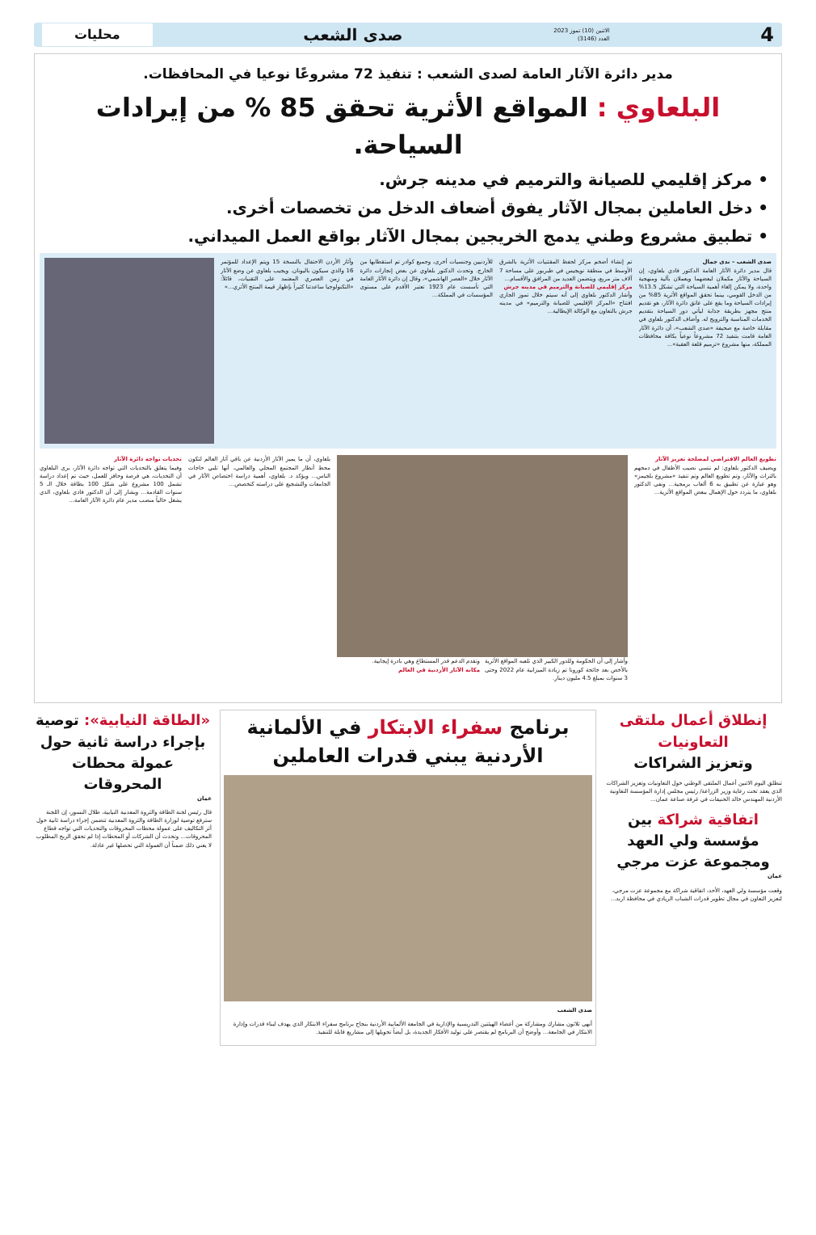4
الاثنين (10) تموز 2023
العدد (3146)
صدى الشعب
محليات
مدير دائرة الآثار العامة لصدى الشعب : تنفيذ 72 مشروعًا نوعيا في المحافظات.
البلعاوي : المواقع الأثرية تحقق 85 % من إيرادات السياحة.
• مركز إقليمي للصيانة والترميم في مدينه جرش.
• دخل العاملين بمجال الآثار يفوق أضعاف الدخل من تخصصات أخرى.
• تطبيق مشروع وطني يدمج الخريجين بمجال الآثار بواقع العمل الميداني.
صدى الشعب – ندى جمال
قال مدير دائرة الآثار العامة الدكتور فادي بلعاوي، إن السياحة والآثار مكملان لبعضهما ويعملان بآلية ومنهجية واحدة، ولا يمكن إلغاء أهمية السياحة التي تشكل 13.5% من الدخل القومي، بينما تحقق المواقع الأثرية 85% من إيرادات السياحة وما يقع على عاتق دائرة الآثار، هو تقديم منتج مجهز بطريقة جذابة ليأتي دور السياحة بتقديم الخدمات المناسبة والترويج له. وأضاف الدكتور بلعاوي في مقابلة خاصة مع صحيفة «صدى الشعب»، أن دائرة الآثار العامة قامت بتنفيذ 72 مشروعاً نوعياً بكافة محافظات المملكة، منها مشروع «ترميم قلعة العقبة»...
تم إنشاء أضخم مركز لحفظ المقتنيات الأثرية بالشرق الأوسط في منطقة نويجيس في طبربور على مساحة 7 آلاف متر مربع، ويتضمن العديد من المرافق والأقسام...
مركز إقليمي للصيانة والترميم في مدينه جرش
وأشار الدكتور بلعاوي إلى أنه سيتم خلال تموز الجاري افتتاح «المركز الإقليمي للصيانة والترميم» في مدينه جرش بالتعاون مع الوكالة الإيطالية...
للأردنيين وجنسيات أخرى، وجميع كوادر تم استقطابها من الخارج. وتحدث الدكتور بلعاوي عن بعض إنجازات دائرة الآثار خلال «العصر الهاشمي»، وقال إن دائرة الآثار العامة التي تأسست عام 1923 تعتبر الأقدم على مستوى المؤسسات في المملكة...
وآثار الأردن الاحتفال بالنسخة 15 ويتم الإعداد للمؤتمر 16 والذي سيكون باليونان. ويجيب بلعاوي عن وضع الآثار في زمن العصري المعتمد على التقنيات، قائلاً: «التكنولوجيا ساعدتنا كثيراً بإظهار قيمة المنتج الأثري...»
تطويع العالم الافتراضي لمصلحة تعزيز الآثار
ويضيف الدكتور بلعاوي: لم ننسى نصيب الأطفال في دمجهم بالتراث والآثار، وتم تطويع العالم وتم تنفيذ «مشروع بلجيمز» وهو عبارة عن تطبيق به 6 ألعاب برمجية... ونفى الدكتور بلعاوي، ما يتردد حول الإهمال ببعض المواقع الأثرية...
وأشار إلى أن الحكومة وللدور الكبير الذي تلعبه المواقع الأثرية بالأخص بعد جائحة كورونا تم زيادة الميزانية عام 2022 وحتى 3 سنوات بمبلغ 4.5 مليون دينار.
وتقدم الدعم قدر المستطاع وهي بادرة إيجابية.
مكانه الآثار الأردنية في العالم
بلعاوي، أن ما يميز الآثار الأردنية عن باقي آثار العالم لتكون محط أنظار المجتمع المحلي والعالمي، أنها تلبي حاجات الناس... ويؤكد د. بلعاوي، أهمية دراسة اختصاص الآثار في الجامعات والتشجيع على دراسته كتخصص...
تحديات تواجه دائرة الآثار
وفيما يتعلق بالتحديات التي تواجه دائرة الآثار، يرى البلعاوي أن التحديات، هي فرصة وحافز للعمل، حيث تم إعداد دراسة تشمل 100 مشروع على شكل 100 بطاقة خلال الـ 5 سنوات القادمة... وبشار إلى أن الدكتور فادي بلعاوي، الذي يشغل حالياً منصب مدير عام دائرة الآثار العامة...
إنطلاق أعمال ملتقى التعاونيات
وتعزيز الشراكات
تنطلق اليوم الاثنين أعمال الملتقى الوطني حول التعاونيات وتعزيز الشراكات الذي يعقد تحت رعاية وزير الزراعة/ رئيس مجلس إدارة المؤسسة التعاونية الأردنية المهندس خالد الحنيفات في غرفة صناعة عمان...
اتفاقية شراكة بين مؤسسة ولي العهد ومجموعة عزت مرجي
عمان
وقعت مؤسسة ولي العهد، الأحد، اتفاقية شراكة مع مجموعة عزت مرجي، لتعزيز التعاون في مجال تطوير قدرات الشباب الريادي في محافظة اربد...
برنامج سفراء الابتكار في الألمانية الأردنية يبني قدرات العاملين
صدى الشعب
أنهى ثلاثون مشارك ومشاركة من أعضاء الهيئتين التدريسية والإدارية في الجامعة الألمانية الأردنية بنجاح برنامج سفراء الابتكار الذي يهدف لبناء قدرات وإدارة الابتكار في الجامعة... وأوضح أن البرنامج لم يقتصر على توليد الأفكار الجديدة، بل أيضاً تحويلها إلى مشاريع قابلة للتنفيذ.
«الطاقة النيابية»: توصية بإجراء دراسة ثانية حول عمولة محطات المحروقات
عمان
قال رئيس لجنة الطاقة والثروة المعدنية النيابية، طلال النسور، إن اللجنة سترفع توصية لوزارة الطاقة والثروة المعدنية تتضمن إجراء دراسة ثانية حول أثر التكاليف على عمولة محطات المحروقات والتحديات التي تواجه قطاع المحروقات... وتحدث أن الشركات أو المحطات إذا لم تحقق الربح المطلوب لا يعني ذلك ضمناً أن العمولة التي تحصلها غير عادلة.